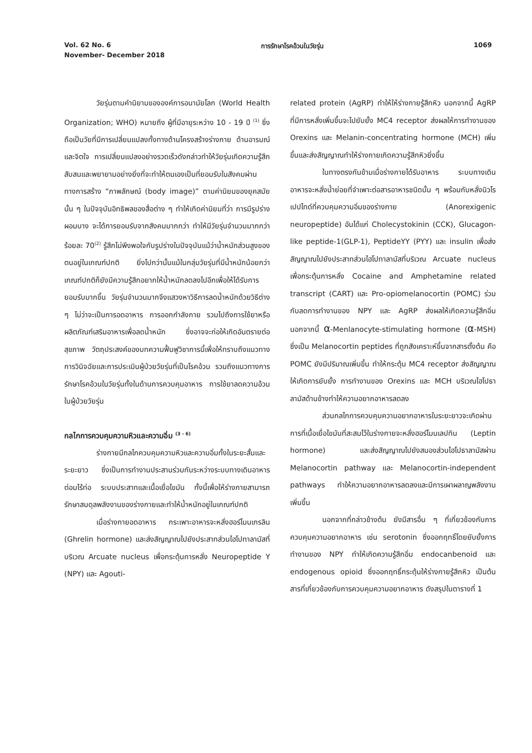Vol. 62 No. 6 การรักษาโรคอ้วนในวัยรุ่น 1069
November- December 2018
วัยรุ่นตามคำนิยามขององค์การอนามัยโลก (World Health Organization; WHO) หมายถึง ผู้ที่มีอายุระหว่าง 10 - 19 ปี <sup>(1)</sup> ซึ่งถือเป็นวัยที่มีการเปลี่ยนแปลงทั้งทางด้านโครงสร้างร่างกาย ด้านอารมณ์และจิตใจ การเปลี่ยนแปลงอย่างรวดเร็วดังกล่าวทำให้วัยรุ่นเกิดความรู้สึกสับสนและพยายามอย่างยิ่งที่จะทำให้ตนเองเป็นที่ยอมรับในสังคมผ่านทางการสร้าง “ภาพลักษณ์ (body image)” ตามค่านิยมของยุคสมัยนั้น ๆ ในปัจจุบันอิทธิพลของสื่อต่าง ๆ ทำให้เกิดค่านิยมที่ว่า การมีรูปร่างผอมบาง จะได้การยอมรับจากสังคมมากกว่า ทำให้มีวัยรุ่นจำนวนมากกว่าร้อยละ 70<sup>(2)</sup> รู้สึกไม่พึงพอใจกับรูปร่างในปัจจุบันแม้ว่าน้ำหนักส่วนสูงของตนอยู่ในเกณฑ์ปกติ ยิ่งไปกว่านั้นแม้ในกลุ่มวัยรุ่นที่มีน้ำหนักน้อยกว่าเกณฑ์ปกติก็ยังมีความรู้สึกอยากให้น้ำหนักลดลงไปอีกเพื่อให้ได้รับการยอมรับมากขึ้น วัยรุ่นจำนวนมากจึงแสวงหาวิธีการลดน้ำหนักด้วยวิธีต่าง ๆ ไม่ว่าจะเป็นการอดอาหาร การออกกำลังกาย รวมไปถึงการใช้ยาหรือผลิตภัณฑ์เสริมอาหารเพื่อลดน้ำหนัก ซึ่งอาจจะก่อให้เกิดอันตรายต่อสุขภาพ วัตถุประสงค์ของบทความฟื้นฟูวิชาการนี้เพื่อให้ทราบถึงแนวทางการวินิจฉัยและการประเมินผู้ป่วยวัยรุ่นที่เป็นโรคอ้วน รวมถึงแนวทางการรักษาโรคอ้วนในวัยรุ่นทั้งในด้านการควบคุมอาหาร การใช้ยาลดความอ้วนในผู้ป่วยวัยรุ่น
กลไกการควบคุมความหิวและความอิ่ม <sup>(3 - 6)</sup>
ร่างกายมีกลไกควบคุมความหิวและความอิ่มทั้งในระยะสั้นและระยะยาว ซึ่งเป็นการทำงานประสานร่วมกันระหว่างระบบทางเดินอาหาร ต่อมไร้ท่อ ระบบประสาทและเนื้อเยื่อไขมัน ทั้งนี้เพื่อให้ร่างกายสามารถรักษาสมดุลพลังงานของร่างกายและทำให้น้ำหนักอยู่ในเกณฑ์ปกติ
เมื่อร่างกายอดอาหาร กระเพาะอาหารจะหลั่งฮอร์โมนเกรลิน (Ghrelin hormone) และส่งสัญญาณไปยังประสาทส่วนไฮโปทาลามัสที่บริเวณ Arcuate nucleus เพื่อกระตุ้นการหลั่ง Neuropeptide Y (NPY) และ Agouti-
related protein (AgRP) ทำให้ให้ร่างกายรู้สึกหิว นอกจากนี้ AgRP ที่มีการหลั่งเพิ่มขึ้นจะไปยับยั้ง MC4 receptor ส่งผลให้การทำงานของ Orexins และ Melanin-concentrating hormone (MCH) เพิ่มขึ้นและส่งสัญญาณทำให้ร่างกายเกิดความรู้สึกหิวยิ่งขึ้น
ในทางตรงกันข้ามเมื่อร่างกายได้รับอาหาร ระบบทางเดินอาหารจะหลั่งน้ำย่อยที่จำเพาะต่อสารอาหารชนิดนั้น ๆ พร้อมกับหลั่งนิวโรเปปไทด์ที่ควบคุมความอิ่มของร่างกาย (Anorexigenic neuropeptide) อันได้แก่ Cholecystokinin (CCK), Glucagon-like peptide-1(GLP-1), PeptideYY (PYY) และ insulin เพื่อส่งสัญญาณไปยังประสาทส่วนไฮโปทาลามัสที่บริเวณ Arcuate nucleus เพื่อกระตุ้นการหลั่ง Cocaine and Amphetamine related transcript (CART) และ Pro-opiomelanocortin (POMC) ร่วมกับลดการทำงานของ NPY และ AgRP ส่งผลให้เกิดความรู้สึกอิ่ม นอกจากนี้ α-Menlanocyte-stimulating hormone (α-MSH) ซึ่งเป็น Melanocortin peptides ที่ถูกสังเคราะห์ขึ้นจากสารตั้งต้น คือ POMC ยังมีปริมาณเพิ่มขึ้น ทำให้กระตุ้น MC4 receptor ส่งสัญญาณให้เกิดการยับยั้ง การทำงานของ Orexins และ MCH บริเวณไฮโปธาลามัสด้านข้างทำให้ความอยากอาหารลดลง
ส่วนกลไกการควบคุมความอยากอาหารในระยะยาวจะเกิดผ่านการที่เนื้อเยื่อไขมันที่สะสมไว้ในร่างกายจะหลั่งฮอร์โมนเลปทิน (Leptin hormone) และส่งสัญญาณไปยังสมองส่วนไฮโปธาลามัสผ่าน Melanocortin pathway และ Melanocortin-independent pathways ทำให้ความอยากอาหารลดลงและมีการเผาผลาญพลังงานเพิ่มขึ้น
นอกจากที่กล่าวข้างต้น ยังมีสารอื่น ๆ ที่เกี่ยวข้องกับการควบคุมความอยากอาหาร เช่น serotonin ซึ่งออกฤทธิ์โดยยับยั้งการทำงานของ NPY ทำให้เกิดความรู้สึกอิ่ม endocanbenoid และ endogenous opioid ซึ่งออกฤทธิ์กระตุ้นให้ร่างกายรู้สึกหิว เป็นต้น สารที่เกี่ยวข้องกับการควบคุมความอยากอาหาร ดังสรุปในตารางที่ 1